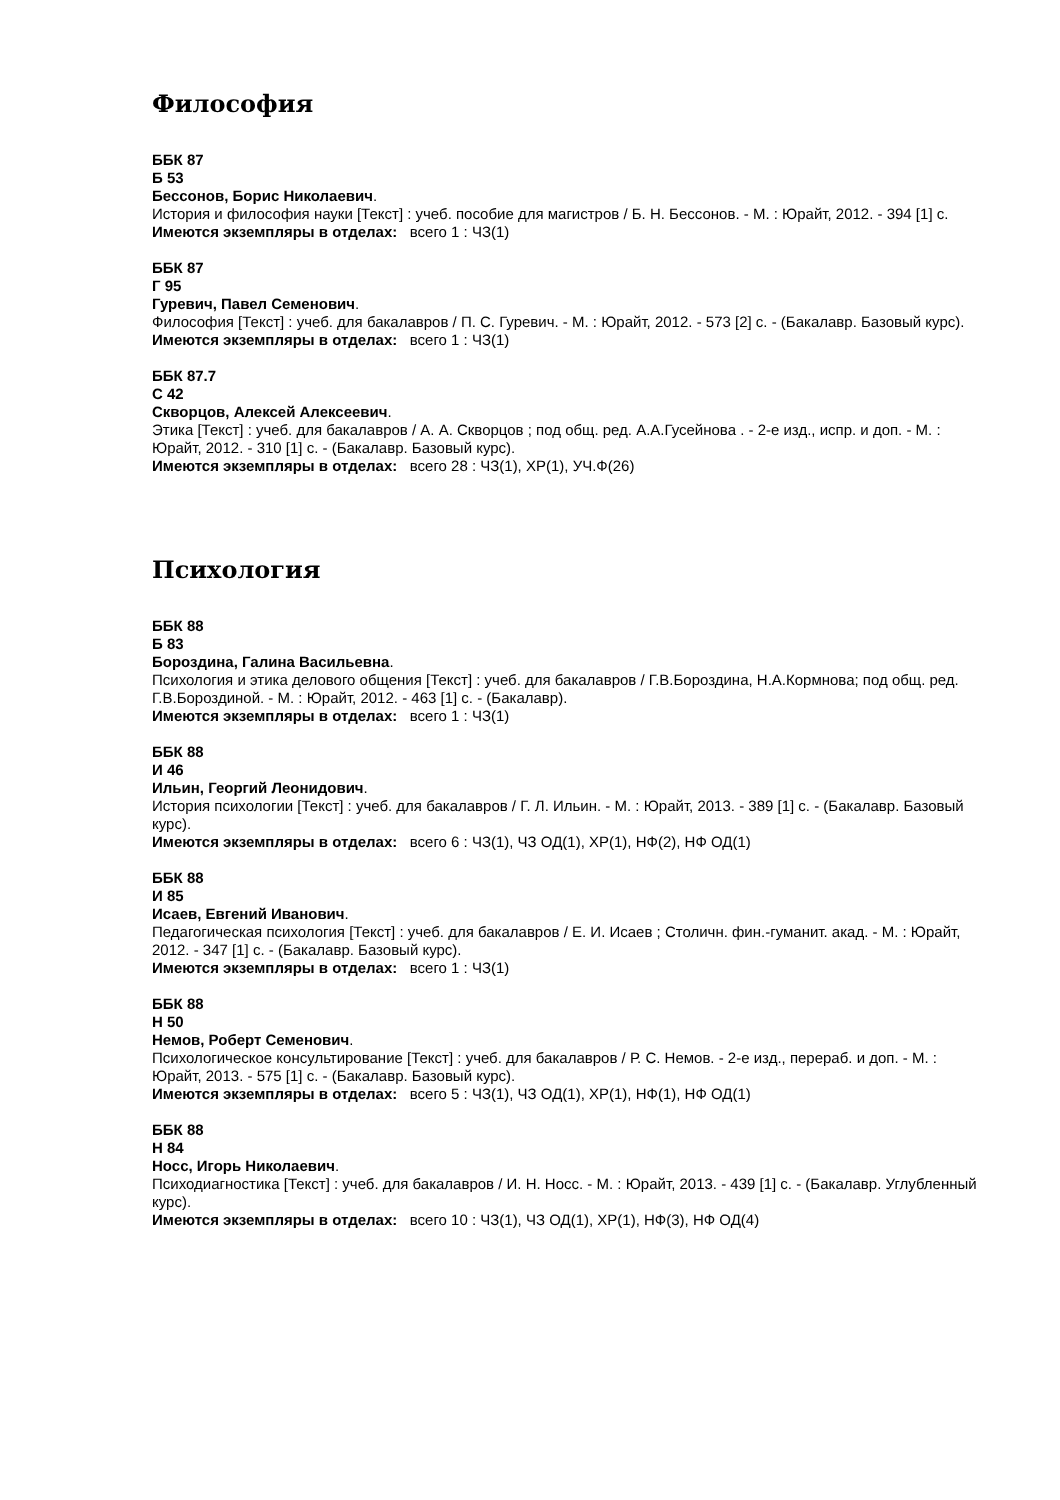Философия
ББК 87
Б 53
Бессонов, Борис Николаевич.
История и философия науки [Текст] : учеб. пособие для магистров / Б. Н. Бессонов. - М. : Юрайт, 2012. - 394 [1] с.
Имеются экземпляры в отделах: всего 1 : ЧЗ(1)
ББК 87
Г 95
Гуревич, Павел Семенович.
Философия [Текст] : учеб. для бакалавров / П. С. Гуревич. - М. : Юрайт, 2012. - 573 [2] с. - (Бакалавр. Базовый курс).
Имеются экземпляры в отделах: всего 1 : ЧЗ(1)
ББК 87.7
С 42
Скворцов, Алексей Алексеевич.
Этика [Текст] : учеб. для бакалавров / А. А. Скворцов ; под общ. ред. А.А.Гусейнова . - 2-е изд., испр. и доп. - М. : Юрайт, 2012. - 310 [1] с. - (Бакалавр. Базовый курс).
Имеются экземпляры в отделах: всего 28 : ЧЗ(1), ХР(1), УЧ.Ф(26)
Психология
ББК 88
Б 83
Бороздина, Галина Васильевна.
Психология и этика делового общения [Текст] : учеб. для бакалавров / Г.В.Бороздина, Н.А.Кормнова; под общ. ред. Г.В.Бороздиной. - М. : Юрайт, 2012. - 463 [1] с. - (Бакалавр).
Имеются экземпляры в отделах: всего 1 : ЧЗ(1)
ББК 88
И 46
Ильин, Георгий Леонидович.
История психологии [Текст] : учеб. для бакалавров / Г. Л. Ильин. - М. : Юрайт, 2013. - 389 [1] с. - (Бакалавр. Базовый курс).
Имеются экземпляры в отделах: всего 6 : ЧЗ(1), ЧЗ ОД(1), ХР(1), НФ(2), НФ ОД(1)
ББК 88
И 85
Исаев, Евгений Иванович.
Педагогическая психология [Текст] : учеб. для бакалавров / Е. И. Исаев ; Столичн. фин.-гуманит. акад. - М. : Юрайт, 2012. - 347 [1] с. - (Бакалавр. Базовый курс).
Имеются экземпляры в отделах: всего 1 : ЧЗ(1)
ББК 88
Н 50
Немов, Роберт Семенович.
Психологическое консультирование [Текст] : учеб. для бакалавров / Р. С. Немов. - 2-е изд., перераб. и доп. - М. : Юрайт, 2013. - 575 [1] с. - (Бакалавр. Базовый курс).
Имеются экземпляры в отделах: всего 5 : ЧЗ(1), ЧЗ ОД(1), ХР(1), НФ(1), НФ ОД(1)
ББК 88
Н 84
Носс, Игорь Николаевич.
Психодиагностика [Текст] : учеб. для бакалавров / И. Н. Носс. - М. : Юрайт, 2013. - 439 [1] с. - (Бакалавр. Углубленный курс).
Имеются экземпляры в отделах: всего 10 : ЧЗ(1), ЧЗ ОД(1), ХР(1), НФ(3), НФ ОД(4)